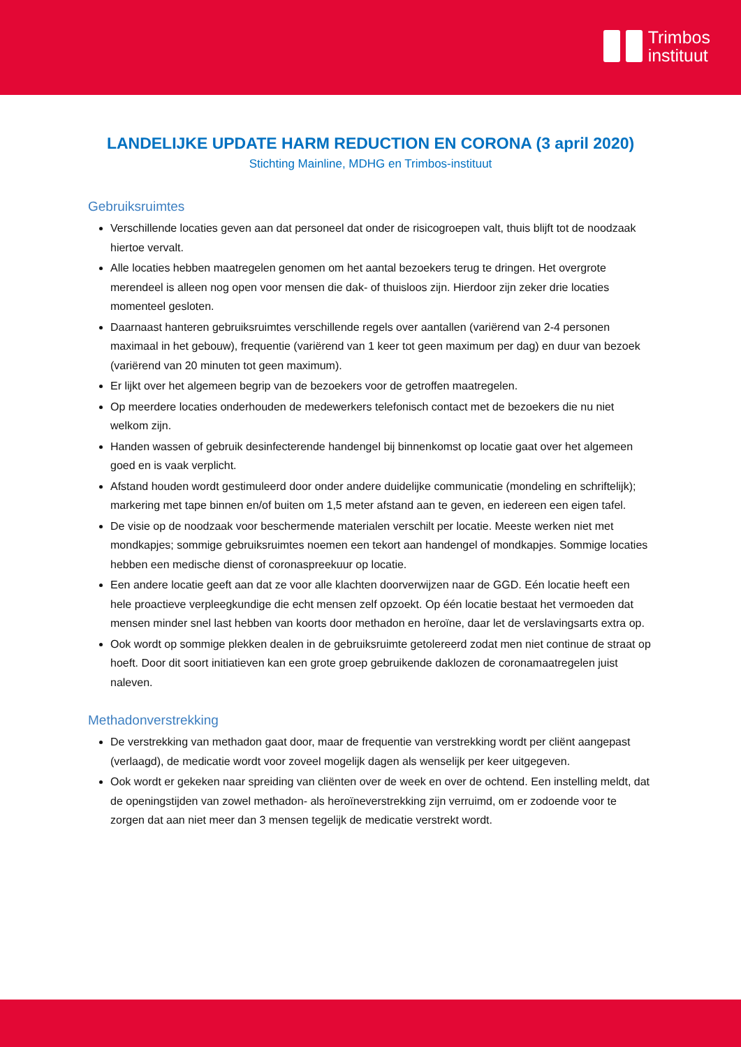Trimbos
instituut
LANDELIJKE UPDATE HARM REDUCTION EN CORONA (3 april 2020)
Stichting Mainline, MDHG en Trimbos-instituut
Gebruiksruimtes
Verschillende locaties geven aan dat personeel dat onder de risicogroepen valt, thuis blijft tot de noodzaak hiertoe vervalt.
Alle locaties hebben maatregelen genomen om het aantal bezoekers terug te dringen. Het overgrote merendeel is alleen nog open voor mensen die dak- of thuisloos zijn. Hierdoor zijn zeker drie locaties momenteel gesloten.
Daarnaast hanteren gebruiksruimtes verschillende regels over aantallen (variërend van 2-4 personen maximaal in het gebouw), frequentie (variërend van 1 keer tot geen maximum per dag) en duur van bezoek (variërend van 20 minuten tot geen maximum).
Er lijkt over het algemeen begrip van de bezoekers voor de getroffen maatregelen.
Op meerdere locaties onderhouden de medewerkers telefonisch contact met de bezoekers die nu niet welkom zijn.
Handen wassen of gebruik desinfecterende handengel bij binnenkomst op locatie gaat over het algemeen goed en is vaak verplicht.
Afstand houden wordt gestimuleerd door onder andere duidelijke communicatie (mondeling en schriftelijk); markering met tape binnen en/of buiten om 1,5 meter afstand aan te geven, en iedereen een eigen tafel.
De visie op de noodzaak voor beschermende materialen verschilt per locatie. Meeste werken niet met mondkapjes; sommige gebruiksruimtes noemen een tekort aan handengel of mondkapjes. Sommige locaties hebben een medische dienst of coronaspreekuur op locatie.
Een andere locatie geeft aan dat ze voor alle klachten doorverwijzen naar de GGD. Eén locatie heeft een hele proactieve verpleegkundige die echt mensen zelf opzoekt. Op één locatie bestaat het vermoeden dat mensen minder snel last hebben van koorts door methadon en heroïne, daar let de verslavingsarts extra op.
Ook wordt op sommige plekken dealen in de gebruiksruimte getolereerd zodat men niet continue de straat op hoeft. Door dit soort initiatieven kan een grote groep gebruikende daklozen de coronamaatregelen juist naleven.
Methadonverstrekking
De verstrekking van methadon gaat door, maar de frequentie van verstrekking wordt per cliënt aangepast (verlaagd), de medicatie wordt voor zoveel mogelijk dagen als wenselijk per keer uitgegeven.
Ook wordt er gekeken naar spreiding van cliënten over de week en over de ochtend. Een instelling meldt, dat de openingstijden van zowel methadon- als heroïneverstrekking zijn verruimd, om er zodoende voor te zorgen dat aan niet meer dan 3 mensen tegelijk de medicatie verstrekt wordt.